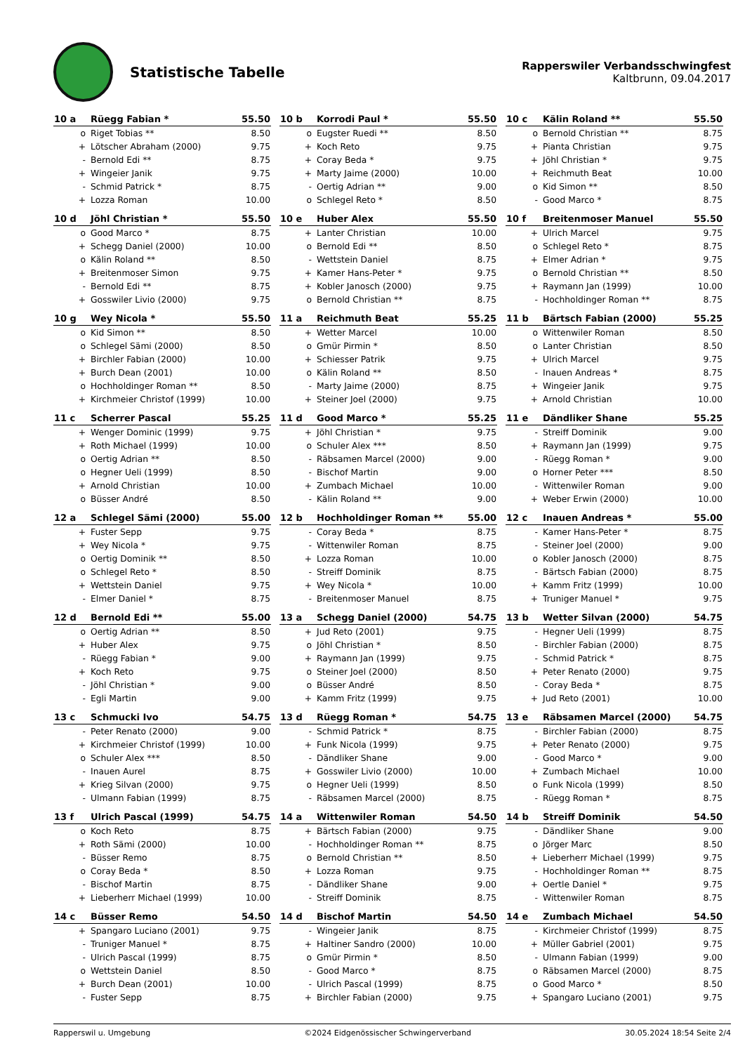Statistische Tabelle
Rapperswiler Verbandsschwingfest
Kaltbrunn, 09.04.2017
| 10 a | Rüegg Fabian * | 55.50 |
| --- | --- | --- |
| o | Riget Tobias ** | 8.50 |
| + | Lötscher Abraham (2000) | 9.75 |
| - | Bernold Edi ** | 8.75 |
| + | Wingeier Janik | 9.75 |
| - | Schmid Patrick * | 8.75 |
| + | Lozza Roman | 10.00 |
| 10 b | Korrodi Paul * | 55.50 |
| --- | --- | --- |
| o | Eugster Ruedi ** | 8.50 |
| + | Koch Reto | 9.75 |
| + | Coray Beda * | 9.75 |
| + | Marty Jaime (2000) | 10.00 |
| - | Oertig Adrian ** | 9.00 |
| o | Schlegel Reto * | 8.50 |
| 10 c | Kälin Roland ** | 55.50 |
| --- | --- | --- |
| o | Bernold Christian ** | 8.75 |
| + | Pianta Christian | 9.75 |
| + | Jöhl Christian * | 9.75 |
| + | Reichmuth Beat | 10.00 |
| o | Kid Simon ** | 8.50 |
| - | Good Marco * | 8.75 |
| 10 d | Jöhl Christian * | 55.50 |
| --- | --- | --- |
| o | Good Marco * | 8.75 |
| + | Schegg Daniel (2000) | 10.00 |
| o | Kälin Roland ** | 8.50 |
| + | Breitenmoser Simon | 9.75 |
| - | Bernold Edi ** | 8.75 |
| + | Gosswiler Livio (2000) | 9.75 |
| 10 e | Huber Alex | 55.50 |
| --- | --- | --- |
| + | Lanter Christian | 10.00 |
| o | Bernold Edi ** | 8.50 |
| - | Wettstein Daniel | 8.75 |
| + | Kamer Hans-Peter * | 9.75 |
| + | Kobler Janosch (2000) | 9.75 |
| o | Bernold Christian ** | 8.75 |
| 10 f | Breitenmoser Manuel | 55.50 |
| --- | --- | --- |
| + | Ulrich Marcel | 9.75 |
| o | Schlegel Reto * | 8.75 |
| + | Elmer Adrian * | 9.75 |
| o | Bernold Christian ** | 8.50 |
| + | Raymann Jan (1999) | 10.00 |
| - | Hochholdinger Roman ** | 8.75 |
| 10 g | Wey Nicola * | 55.50 |
| --- | --- | --- |
| o | Kid Simon ** | 8.50 |
| o | Schlegel Sämi (2000) | 8.50 |
| + | Birchler Fabian (2000) | 10.00 |
| + | Burch Dean (2001) | 10.00 |
| o | Hochholdinger Roman ** | 8.50 |
| + | Kirchmeier Christof (1999) | 10.00 |
| 11 a | Reichmuth Beat | 55.25 |
| --- | --- | --- |
| + | Wetter Marcel | 10.00 |
| o | Gmür Pirmin * | 8.50 |
| + | Schiesser Patrik | 9.75 |
| o | Kälin Roland ** | 8.50 |
| - | Marty Jaime (2000) | 8.75 |
| + | Steiner Joel (2000) | 9.75 |
| 11 b | Bärtsch Fabian (2000) | 55.25 |
| --- | --- | --- |
| o | Wittenwiler Roman | 8.50 |
| o | Lanter Christian | 8.50 |
| + | Ulrich Marcel | 9.75 |
| - | Inauen Andreas * | 8.75 |
| + | Wingeier Janik | 9.75 |
| + | Arnold Christian | 10.00 |
| 11 c | Scherrer Pascal | 55.25 |
| --- | --- | --- |
| + | Wenger Dominic (1999) | 9.75 |
| + | Roth Michael (1999) | 10.00 |
| o | Oertig Adrian ** | 8.50 |
| o | Hegner Ueli (1999) | 8.50 |
| + | Arnold Christian | 10.00 |
| o | Büsser André | 8.50 |
| 11 d | Good Marco * | 55.25 |
| --- | --- | --- |
| + | Jöhl Christian * | 9.75 |
| o | Schuler Alex *** | 8.50 |
| - | Räbsamen Marcel (2000) | 9.00 |
| - | Bischof Martin | 9.00 |
| + | Zumbach Michael | 10.00 |
| - | Kälin Roland ** | 9.00 |
| 11 e | Dändliker Shane | 55.25 |
| --- | --- | --- |
| - | Streiff Dominik | 9.00 |
| + | Raymann Jan (1999) | 9.75 |
| - | Rüegg Roman * | 9.00 |
| o | Horner Peter *** | 8.50 |
| - | Wittenwiler Roman | 9.00 |
| + | Weber Erwin (2000) | 10.00 |
| 12 a | Schlegel Sämi (2000) | 55.00 |
| --- | --- | --- |
| + | Fuster Sepp | 9.75 |
| + | Wey Nicola * | 9.75 |
| o | Oertig Dominik ** | 8.50 |
| o | Schlegel Reto * | 8.50 |
| + | Wettstein Daniel | 9.75 |
| - | Elmer Daniel * | 8.75 |
| 12 b | Hochholdinger Roman ** | 55.00 |
| --- | --- | --- |
| - | Coray Beda * | 8.75 |
| - | Wittenwiler Roman | 8.75 |
| + | Lozza Roman | 10.00 |
| - | Streiff Dominik | 8.75 |
| + | Wey Nicola * | 10.00 |
| - | Breitenmoser Manuel | 8.75 |
| 12 c | Inauen Andreas * | 55.00 |
| --- | --- | --- |
| - | Kamer Hans-Peter * | 8.75 |
| - | Steiner Joel (2000) | 9.00 |
| o | Kobler Janosch (2000) | 8.75 |
| - | Bärtsch Fabian (2000) | 8.75 |
| + | Kamm Fritz (1999) | 10.00 |
| + | Truniger Manuel * | 9.75 |
| 12 d | Bernold Edi ** | 55.00 |
| --- | --- | --- |
| o | Oertig Adrian ** | 8.50 |
| + | Huber Alex | 9.75 |
| - | Rüegg Fabian * | 9.00 |
| + | Koch Reto | 9.75 |
| - | Jöhl Christian * | 9.00 |
| - | Egli Martin | 9.00 |
| 13 a | Schegg Daniel (2000) | 54.75 |
| --- | --- | --- |
| + | Jud Reto (2001) | 9.75 |
| o | Jöhl Christian * | 8.50 |
| + | Raymann Jan (1999) | 9.75 |
| o | Steiner Joel (2000) | 8.50 |
| o | Büsser André | 8.50 |
| + | Kamm Fritz (1999) | 9.75 |
| 13 b | Wetter Silvan (2000) | 54.75 |
| --- | --- | --- |
| - | Hegner Ueli (1999) | 8.75 |
| - | Birchler Fabian (2000) | 8.75 |
| - | Schmid Patrick * | 8.75 |
| + | Peter Renato (2000) | 9.75 |
| - | Coray Beda * | 8.75 |
| + | Jud Reto (2001) | 10.00 |
| 13 c | Schmucki Ivo | 54.75 |
| --- | --- | --- |
| - | Peter Renato (2000) | 9.00 |
| + | Kirchmeier Christof (1999) | 10.00 |
| o | Schuler Alex *** | 8.50 |
| - | Inauen Aurel | 8.75 |
| + | Krieg Silvan (2000) | 9.75 |
| - | Ulmann Fabian (1999) | 8.75 |
| 13 d | Rüegg Roman * | 54.75 |
| --- | --- | --- |
| - | Schmid Patrick * | 8.75 |
| + | Funk Nicola (1999) | 9.75 |
| - | Dändliker Shane | 9.00 |
| + | Gosswiler Livio (2000) | 10.00 |
| o | Hegner Ueli (1999) | 8.50 |
| - | Räbsamen Marcel (2000) | 8.75 |
| 13 e | Räbsamen Marcel (2000) | 54.75 |
| --- | --- | --- |
| - | Birchler Fabian (2000) | 8.75 |
| + | Peter Renato (2000) | 9.75 |
| - | Good Marco * | 9.00 |
| + | Zumbach Michael | 10.00 |
| o | Funk Nicola (1999) | 8.50 |
| - | Rüegg Roman * | 8.75 |
| 13 f | Ulrich Pascal (1999) | 54.75 |
| --- | --- | --- |
| o | Koch Reto | 8.75 |
| + | Roth Sämi (2000) | 10.00 |
| - | Büsser Remo | 8.75 |
| o | Coray Beda * | 8.50 |
| - | Bischof Martin | 8.75 |
| + | Lieberherr Michael (1999) | 10.00 |
| 14 a | Wittenwiler Roman | 54.50 |
| --- | --- | --- |
| + | Bärtsch Fabian (2000) | 9.75 |
| - | Hochholdinger Roman ** | 8.75 |
| o | Bernold Christian ** | 8.50 |
| + | Lozza Roman | 9.75 |
| - | Dändliker Shane | 9.00 |
| - | Streiff Dominik | 8.75 |
| 14 b | Streiff Dominik | 54.50 |
| --- | --- | --- |
| - | Dändliker Shane | 9.00 |
| o | Jörger Marc | 8.50 |
| + | Lieberherr Michael (1999) | 9.75 |
| - | Hochholdinger Roman ** | 8.75 |
| + | Oertle Daniel * | 9.75 |
| - | Wittenwiler Roman | 8.75 |
| 14 c | Büsser Remo | 54.50 |
| --- | --- | --- |
| + | Spangaro Luciano (2001) | 9.75 |
| - | Truniger Manuel * | 8.75 |
| - | Ulrich Pascal (1999) | 8.75 |
| o | Wettstein Daniel | 8.50 |
| + | Burch Dean (2001) | 10.00 |
| - | Fuster Sepp | 8.75 |
| 14 d | Bischof Martin | 54.50 |
| --- | --- | --- |
| - | Wingeier Janik | 8.75 |
| + | Haltiner Sandro (2000) | 10.00 |
| o | Gmür Pirmin * | 8.50 |
| - | Good Marco * | 8.75 |
| - | Ulrich Pascal (1999) | 8.75 |
| + | Birchler Fabian (2000) | 9.75 |
| 14 e | Zumbach Michael | 54.50 |
| --- | --- | --- |
| - | Kirchmeier Christof (1999) | 8.75 |
| + | Müller Gabriel (2001) | 9.75 |
| - | Ulmann Fabian (1999) | 9.00 |
| o | Räbsamen Marcel (2000) | 8.75 |
| o | Good Marco * | 8.50 |
| + | Spangaro Luciano (2001) | 9.75 |
Rapperswil u. Umgebung ©2024 Eidgenössischer Schwingerverband 30.05.2024 18:54 Seite 2/4